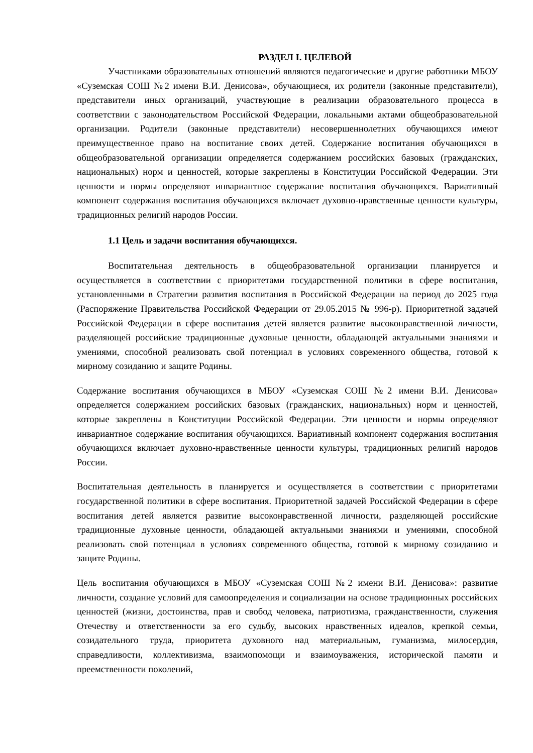РАЗДЕЛ I. ЦЕЛЕВОЙ
Участниками образовательных отношений являются педагогические и другие работники МБОУ «Суземская СОШ №2 имени В.И. Денисова», обучающиеся, их родители (законные представители), представители иных организаций, участвующие в реализации образовательного процесса в соответствии с законодательством Российской Федерации, локальными актами общеобразовательной организации. Родители (законные представители) несовершеннолетних обучающихся имеют преимущественное право на воспитание своих детей. Содержание воспитания обучающихся в общеобразовательной организации определяется содержанием российских базовых (гражданских, национальных) норм и ценностей, которые закреплены в Конституции Российской Федерации. Эти ценности и нормы определяют инвариантное содержание воспитания обучающихся. Вариативный компонент содержания воспитания обучающихся включает духовно-нравственные ценности культуры, традиционных религий народов России.
1.1 Цель и задачи воспитания обучающихся.
Воспитательная деятельность в общеобразовательной организации планируется и осуществляется в соответствии с приоритетами государственной политики в сфере воспитания, установленными в Стратегии развития воспитания в Российской Федерации на период до 2025 года (Распоряжение Правительства Российской Федерации от 29.05.2015 № 996-р). Приоритетной задачей Российской Федерации в сфере воспитания детей является развитие высоконравственной личности, разделяющей российские традиционные духовные ценности, обладающей актуальными знаниями и умениями, способной реализовать свой потенциал в условиях современного общества, готовой к мирному созиданию и защите Родины.
Содержание воспитания обучающихся в МБОУ «Суземская СОШ №2 имени В.И. Денисова» определяется содержанием российских базовых (гражданских, национальных) норм и ценностей, которые закреплены в Конституции Российской Федерации. Эти ценности и нормы определяют инвариантное содержание воспитания обучающихся. Вариативный компонент содержания воспитания обучающихся включает духовно-нравственные ценности культуры, традиционных религий народов России.
Воспитательная деятельность в планируется и осуществляется в соответствии с приоритетами государственной политики в сфере воспитания. Приоритетной задачей Российской Федерации в сфере воспитания детей является развитие высоконравственной личности, разделяющей российские традиционные духовные ценности, обладающей актуальными знаниями и умениями, способной реализовать свой потенциал в условиях современного общества, готовой к мирному созиданию и защите Родины.
Цель воспитания обучающихся в МБОУ «Суземская СОШ №2 имени В.И. Денисова»: развитие личности, создание условий для самоопределения и социализации на основе традиционных российских ценностей (жизни, достоинства, прав и свобод человека, патриотизма, гражданственности, служения Отечеству и ответственности за его судьбу, высоких нравственных идеалов, крепкой семьи, созидательного труда, приоритета духовного над материальным, гуманизма, милосердия, справедливости, коллективизма, взаимопомощи и взаимоуважения, исторической памяти и преемственности поколений,